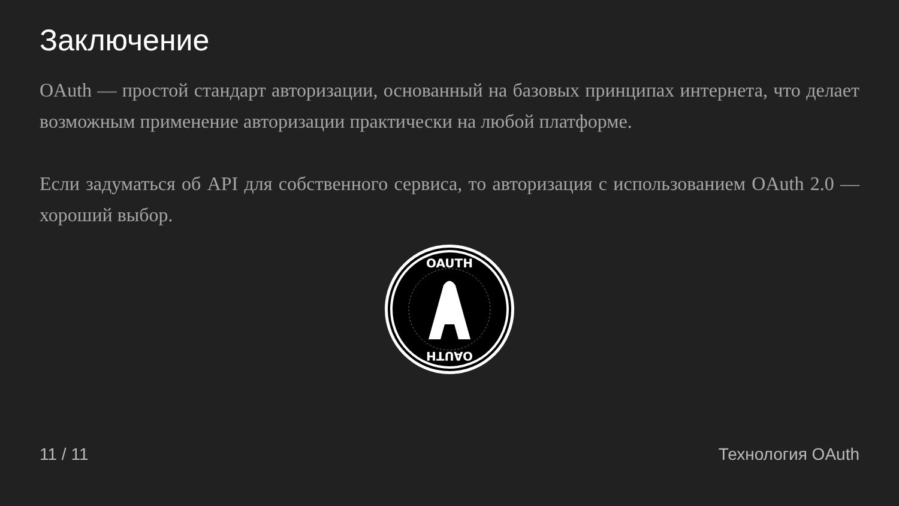Заключение
OAuth — простой стандарт авторизации, основанный на базовых принципах интернета, что делает возможным применение авторизации практически на любой платформе.
Если задуматься об API для собственного сервиса, то авторизация с использованием OAuth 2.0 — хороший выбор.
OAUTH
OAUTH
11 / 11 Технология OAuth